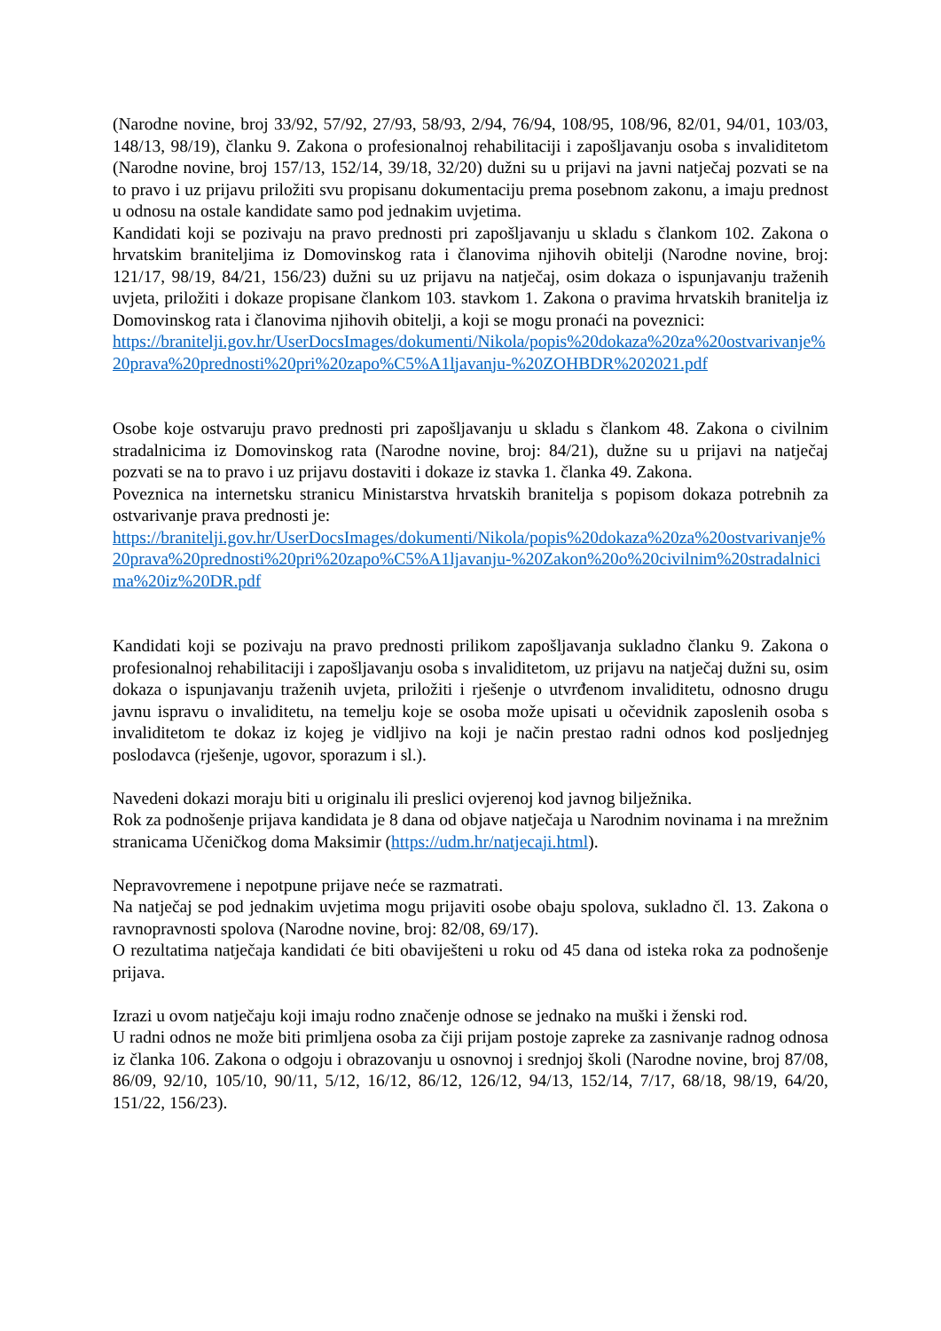(Narodne novine, broj 33/92, 57/92, 27/93, 58/93, 2/94, 76/94, 108/95, 108/96, 82/01, 94/01, 103/03, 148/13, 98/19), članku 9. Zakona o profesionalnoj rehabilitaciji i zapošljavanju osoba s invaliditetom (Narodne novine, broj 157/13, 152/14, 39/18, 32/20) dužni su u prijavi na javni natječaj pozvati se na to pravo i uz prijavu priložiti svu propisanu dokumentaciju prema posebnom zakonu, a imaju prednost u odnosu na ostale kandidate samo pod jednakim uvjetima.
Kandidati koji se pozivaju na pravo prednosti pri zapošljavanju u skladu s člankom 102. Zakona o hrvatskim braniteljima iz Domovinskog rata i članovima njihovih obitelji (Narodne novine, broj: 121/17, 98/19, 84/21, 156/23) dužni su uz prijavu na natječaj, osim dokaza o ispunjavanju traženih uvjeta, priložiti i dokaze propisane člankom 103. stavkom 1. Zakona o pravima hrvatskih branitelja iz Domovinskog rata i članovima njihovih obitelji, a koji se mogu pronaći na poveznici:
https://branitelji.gov.hr/UserDocsImages/dokumenti/Nikola/popis%20dokaza%20za%20ostvarivanje%20prava%20prednosti%20pri%20zapo%C5%A1ljavanju-%20ZOHBDR%202021.pdf
Osobe koje ostvaruju pravo prednosti pri zapošljavanju u skladu s člankom 48. Zakona o civilnim stradalnicima iz Domovinskog rata (Narodne novine, broj: 84/21), dužne su u prijavi na natječaj pozvati se na to pravo i uz prijavu dostaviti i dokaze iz stavka 1. članka 49. Zakona.
Poveznica na internetsku stranicu Ministarstva hrvatskih branitelja s popisom dokaza potrebnih za ostvarivanje prava prednosti je:
https://branitelji.gov.hr/UserDocsImages/dokumenti/Nikola/popis%20dokaza%20za%20ostvarivanje%20prava%20prednosti%20pri%20zapo%C5%A1ljavanju-%20Zakon%20o%20civilnim%20stradalnicima%20iz%20DR.pdf
Kandidati koji se pozivaju na pravo prednosti prilikom zapošljavanja sukladno članku 9. Zakona o profesionalnoj rehabilitaciji i zapošljavanju osoba s invaliditetom, uz prijavu na natječaj dužni su, osim dokaza o ispunjavanju traženih uvjeta, priložiti i rješenje o utvrđenom invaliditetu, odnosno drugu javnu ispravu o invaliditetu, na temelju koje se osoba može upisati u očevidnik zaposlenih osoba s invaliditetom te dokaz iz kojeg je vidljivo na koji je način prestao radni odnos kod posljednjeg poslodavca (rješenje, ugovor, sporazum i sl.).
Navedeni dokazi moraju biti u originalu ili preslici ovjerenoj kod javnog bilježnika.
Rok za podnošenje prijava kandidata je 8 dana od objave natječaja u Narodnim novinama i na mrežnim stranicama Učeničkog doma Maksimir (https://udm.hr/natjecaji.html).
Nepravovremene i nepotpune prijave neće se razmatrati.
Na natječaj se pod jednakim uvjetima mogu prijaviti osobe obaju spolova, sukladno čl. 13. Zakona o ravnopravnosti spolova (Narodne novine, broj: 82/08, 69/17).
O rezultatima natječaja kandidati će biti obaviješteni u roku od 45 dana od isteka roka za podnošenje prijava.
Izrazi u ovom natječaju koji imaju rodno značenje odnose se jednako na muški i ženski rod.
U radni odnos ne može biti primljena osoba za čiji prijam postoje zapreke za zasnivanje radnog odnosa iz članka 106. Zakona o odgoju i obrazovanju u osnovnoj i srednjoj školi (Narodne novine, broj 87/08, 86/09, 92/10, 105/10, 90/11, 5/12, 16/12, 86/12, 126/12, 94/13, 152/14, 7/17, 68/18, 98/19, 64/20, 151/22, 156/23).